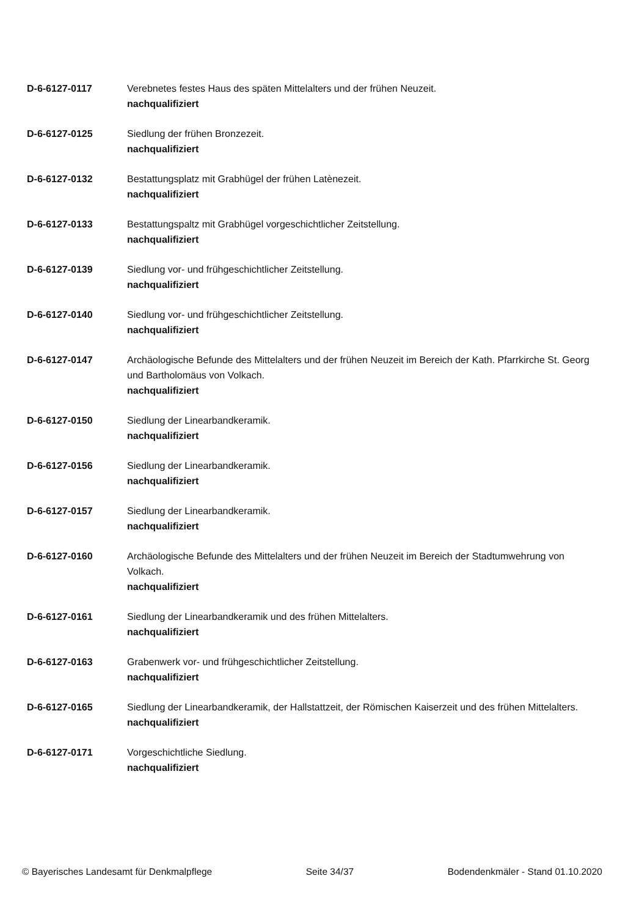D-6-6127-0117 Verebnetes festes Haus des späten Mittelalters und der frühen Neuzeit.
nachqualifiziert
D-6-6127-0125 Siedlung der frühen Bronzezeit.
nachqualifiziert
D-6-6127-0132 Bestattungsplatz mit Grabhügel der frühen Latènezeit.
nachqualifiziert
D-6-6127-0133 Bestattungspaltz mit Grabhügel vorgeschichtlicher Zeitstellung.
nachqualifiziert
D-6-6127-0139 Siedlung vor- und frühgeschichtlicher Zeitstellung.
nachqualifiziert
D-6-6127-0140 Siedlung vor- und frühgeschichtlicher Zeitstellung.
nachqualifiziert
D-6-6127-0147 Archäologische Befunde des Mittelalters und der frühen Neuzeit im Bereich der Kath. Pfarrkirche St. Georg und Bartholomäus von Volkach.
nachqualifiziert
D-6-6127-0150 Siedlung der Linearbandkeramik.
nachqualifiziert
D-6-6127-0156 Siedlung der Linearbandkeramik.
nachqualifiziert
D-6-6127-0157 Siedlung der Linearbandkeramik.
nachqualifiziert
D-6-6127-0160 Archäologische Befunde des Mittelalters und der frühen Neuzeit im Bereich der Stadtumwehrung von Volkach.
nachqualifiziert
D-6-6127-0161 Siedlung der Linearbandkeramik und des frühen Mittelalters.
nachqualifiziert
D-6-6127-0163 Grabenwerk vor- und frühgeschichtlicher Zeitstellung.
nachqualifiziert
D-6-6127-0165 Siedlung der Linearbandkeramik, der Hallstattzeit, der Römischen Kaiserzeit und des frühen Mittelalters.
nachqualifiziert
D-6-6127-0171 Vorgeschichtliche Siedlung.
nachqualifiziert
© Bayerisches Landesamt für Denkmalpflege Seite 34/37 Bodendenkmäler - Stand 01.10.2020